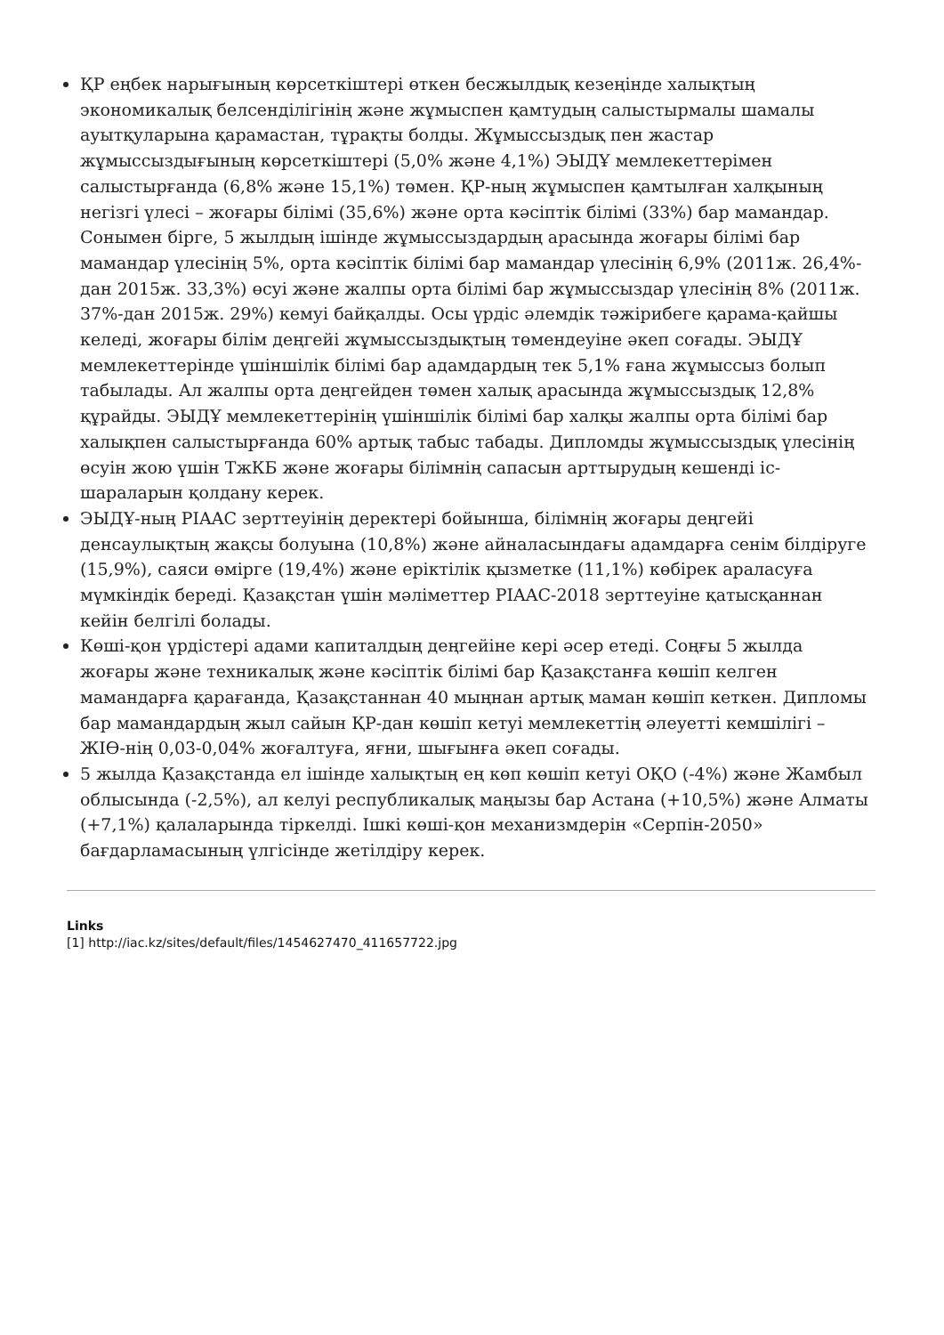ҚР еңбек нарығының көрсеткіштері өткен бесжылдық кезеңінде халықтың экономикалық белсенділігінің және жұмыспен қамтудың салыстырмалы шамалы ауытқуларына қарамастан, тұрақты болды. Жұмыссыздық пен жастар жұмыссыздығының көрсеткіштері (5,0% және 4,1%) ЭЫДҰ мемлекеттерімен салыстырғанда (6,8% және 15,1%) төмен. ҚР-ның жұмыспен қамтылған халқының негізгі үлесі – жоғары білімі (35,6%) және орта кәсіптік білімі (33%) бар мамандар. Сонымен бірге, 5 жылдың ішінде жұмыссыздардың арасында жоғары білімі бар мамандар үлесінің 5%, орта кәсіптік білімі бар мамандар үлесінің 6,9% (2011ж. 26,4%-дан 2015ж. 33,3%) өсуі және жалпы орта білімі бар жұмыссыздар үлесінің 8% (2011ж. 37%-дан 2015ж. 29%) кемуі байқалды. Осы үрдіс әлемдік тәжірибеге қарама-қайшы келеді, жоғары білім деңгейі жұмыссыздықтың төмендеуіне әкеп соғады. ЭЫДҰ мемлекеттерінде үшіншілік білімі бар адамдардың тек 5,1% ғана жұмыссыз болып табылады. Ал жалпы орта деңгейден төмен халық арасында жұмыссыздық 12,8% құрайды. ЭЫДҰ мемлекеттерінің үшіншілік білімі бар халқы жалпы орта білімі бар халықпен салыстырғанда 60% артық табыс табады. Дипломды жұмыссыздық үлесінің өсуін жою үшін ТжКБ және жоғары білімнің сапасын арттырудың кешенді іс-шараларын қолдану керек.
ЭЫДҰ-ның PIAAC зерттеуінің деректері бойынша, білімнің жоғары деңгейі денсаулықтың жақсы болуына (10,8%) және айналасындағы адамдарға сенім білдіруге (15,9%), саяси өмірге (19,4%) және еріктілік қызметке (11,1%) көбірек араласуға мүмкіндік береді. Қазақстан үшін мәліметтер PIAAC-2018 зерттеуіне қатысқаннан кейін белгілі болады.
Көші-қон үрдістері адами капиталдың деңгейіне кері әсер етеді. Соңғы 5 жылда жоғары және техникалық және кәсіптік білімі бар Қазақстанға көшіп келген мамандарға қарағанда, Қазақстаннан 40 мыңнан артық маман көшіп кеткен. Дипломы бар мамандардың жыл сайын ҚР-дан көшіп кетуі мемлекеттің әлеуетті кемшілігі – ЖІӨ-нің 0,03-0,04% жоғалтуға, яғни, шығынға әкеп соғады.
5 жылда Қазақстанда ел ішінде халықтың ең көп көшіп кетуі ОҚО (-4%) және Жамбыл облысында (-2,5%), ал келуі республикалық маңызы бар Астана (+10,5%) және Алматы (+7,1%) қалаларында тіркелді. Ішкі көші-қон механизмдерін «Серпін-2050» бағдарламасының үлгісінде жетілдіру керек.
Links
[1] http://iac.kz/sites/default/files/1454627470_411657722.jpg